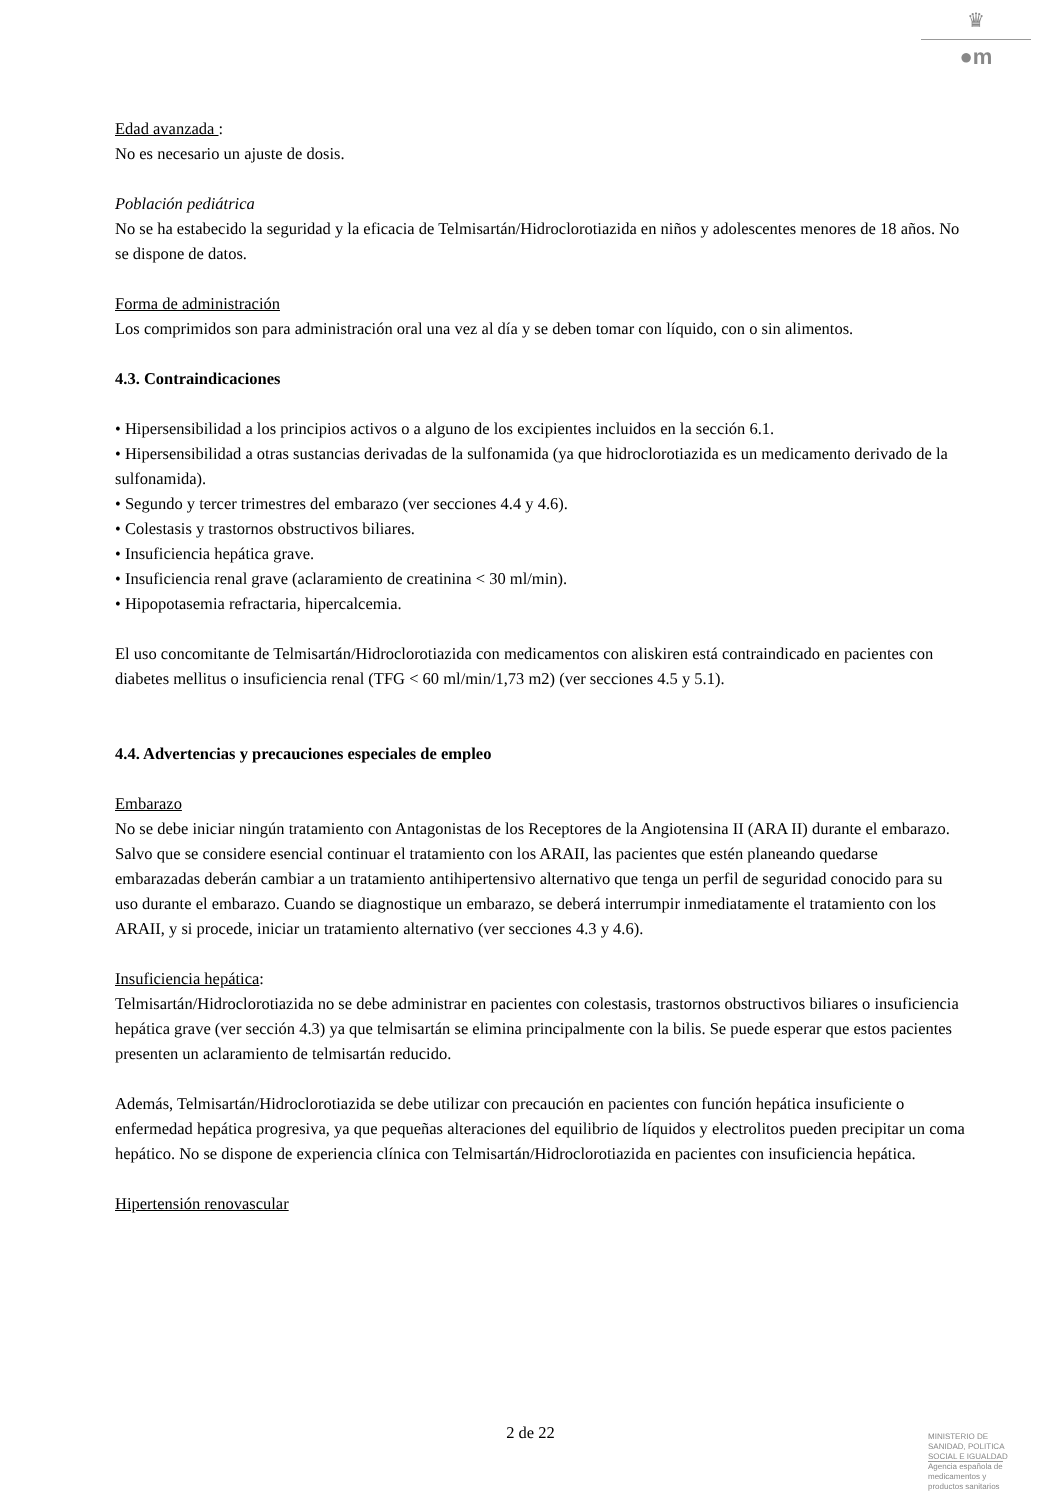♛
●m
Edad avanzada :
No es necesario un ajuste de dosis.
Población pediátrica
No se ha estabecido la seguridad y la eficacia de Telmisartán/Hidroclorotiazida en niños y adolescentes menores de 18 años. No se dispone de datos.
Forma de administración
Los comprimidos son para administración oral una vez al día y se deben tomar con líquido, con o sin alimentos.
4.3. Contraindicaciones
• Hipersensibilidad a los principios activos o a alguno de los excipientes incluidos en la sección 6.1.
• Hipersensibilidad a otras sustancias derivadas de la sulfonamida (ya que hidroclorotiazida es un medicamento derivado de la sulfonamida).
• Segundo y tercer trimestres del embarazo (ver secciones 4.4 y 4.6).
• Colestasis y trastornos obstructivos biliares.
• Insuficiencia hepática grave.
• Insuficiencia renal grave (aclaramiento de creatinina < 30 ml/min).
• Hipopotasemia refractaria, hipercalcemia.
El uso concomitante de Telmisartán/Hidroclorotiazida con medicamentos con aliskiren está contraindicado en pacientes con diabetes mellitus o insuficiencia renal (TFG < 60 ml/min/1,73 m2) (ver secciones 4.5 y 5.1).
4.4. Advertencias y precauciones especiales de empleo
Embarazo
No se debe iniciar ningún tratamiento con Antagonistas de los Receptores de la Angiotensina II (ARA II) durante el embarazo. Salvo que se considere esencial continuar el tratamiento con los ARAII, las pacientes que estén planeando quedarse embarazadas deberán cambiar a un tratamiento antihipertensivo alternativo que tenga un perfil de seguridad conocido para su uso durante el embarazo. Cuando se diagnostique un embarazo, se deberá interrumpir inmediatamente el tratamiento con los ARAII, y si procede, iniciar un tratamiento alternativo (ver secciones 4.3 y 4.6).
Insuficiencia hepática:
Telmisartán/Hidroclorotiazida no se debe administrar en pacientes con colestasis, trastornos obstructivos biliares o insuficiencia hepática grave (ver sección 4.3) ya que telmisartán se elimina principalmente con la bilis. Se puede esperar que estos pacientes presenten un aclaramiento de telmisartán reducido.
Además, Telmisartán/Hidroclorotiazida se debe utilizar con precaución en pacientes con función hepática insuficiente o enfermedad hepática progresiva, ya que pequeñas alteraciones del equilibrio de líquidos y electrolitos pueden precipitar un coma hepático. No se dispone de experiencia clínica con Telmisartán/Hidroclorotiazida en pacientes con insuficiencia hepática.
Hipertensión renovascular
2 de 22
MINISTERIO DE
SANIDAD, POLITICA
SOCIAL E IGUALDAD
Agencia española de
medicamentos y
productos sanitarios